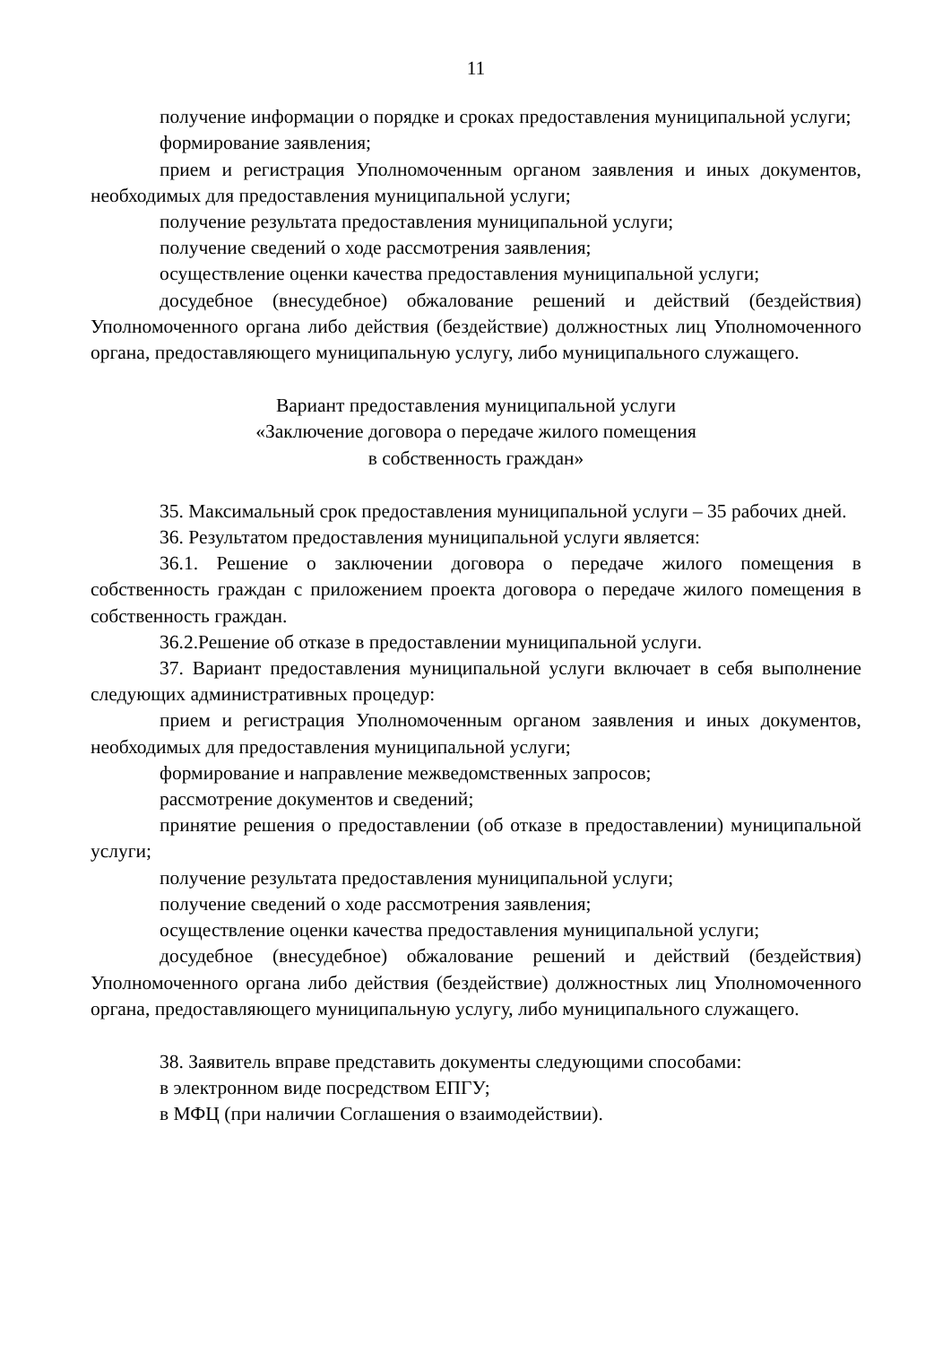11
получение информации о порядке и сроках предоставления муниципальной услуги;
формирование заявления;
прием и регистрация Уполномоченным органом заявления и иных документов, необходимых для предоставления муниципальной услуги;
получение результата предоставления муниципальной услуги;
получение сведений о ходе рассмотрения заявления;
осуществление оценки качества предоставления муниципальной услуги;
досудебное (внесудебное) обжалование решений и действий (бездействия) Уполномоченного органа либо действия (бездействие) должностных лиц Уполномоченного органа, предоставляющего муниципальную услугу, либо муниципального служащего.
Вариант предоставления муниципальной услуги
«Заключение договора о передаче жилого помещения
в собственность граждан»
35. Максимальный срок предоставления муниципальной услуги – 35 рабочих дней.
36. Результатом предоставления муниципальной услуги является:
36.1. Решение о заключении договора о передаче жилого помещения в собственность граждан с приложением проекта договора о передаче жилого помещения в собственность граждан.
36.2.Решение об отказе в предоставлении муниципальной услуги.
37. Вариант предоставления муниципальной услуги включает в себя выполнение следующих административных процедур:
прием и регистрация Уполномоченным органом заявления и иных документов, необходимых для предоставления муниципальной услуги;
формирование и направление межведомственных запросов;
рассмотрение документов и сведений;
принятие решения о предоставлении (об отказе в предоставлении) муниципальной услуги;
получение результата предоставления муниципальной услуги;
получение сведений о ходе рассмотрения заявления;
осуществление оценки качества предоставления муниципальной услуги;
досудебное (внесудебное) обжалование решений и действий (бездействия) Уполномоченного органа либо действия (бездействие) должностных лиц Уполномоченного органа, предоставляющего муниципальную услугу, либо муниципального служащего.
38. Заявитель вправе представить документы следующими способами:
в электронном виде посредством ЕПГУ;
в МФЦ (при наличии Соглашения о взаимодействии).